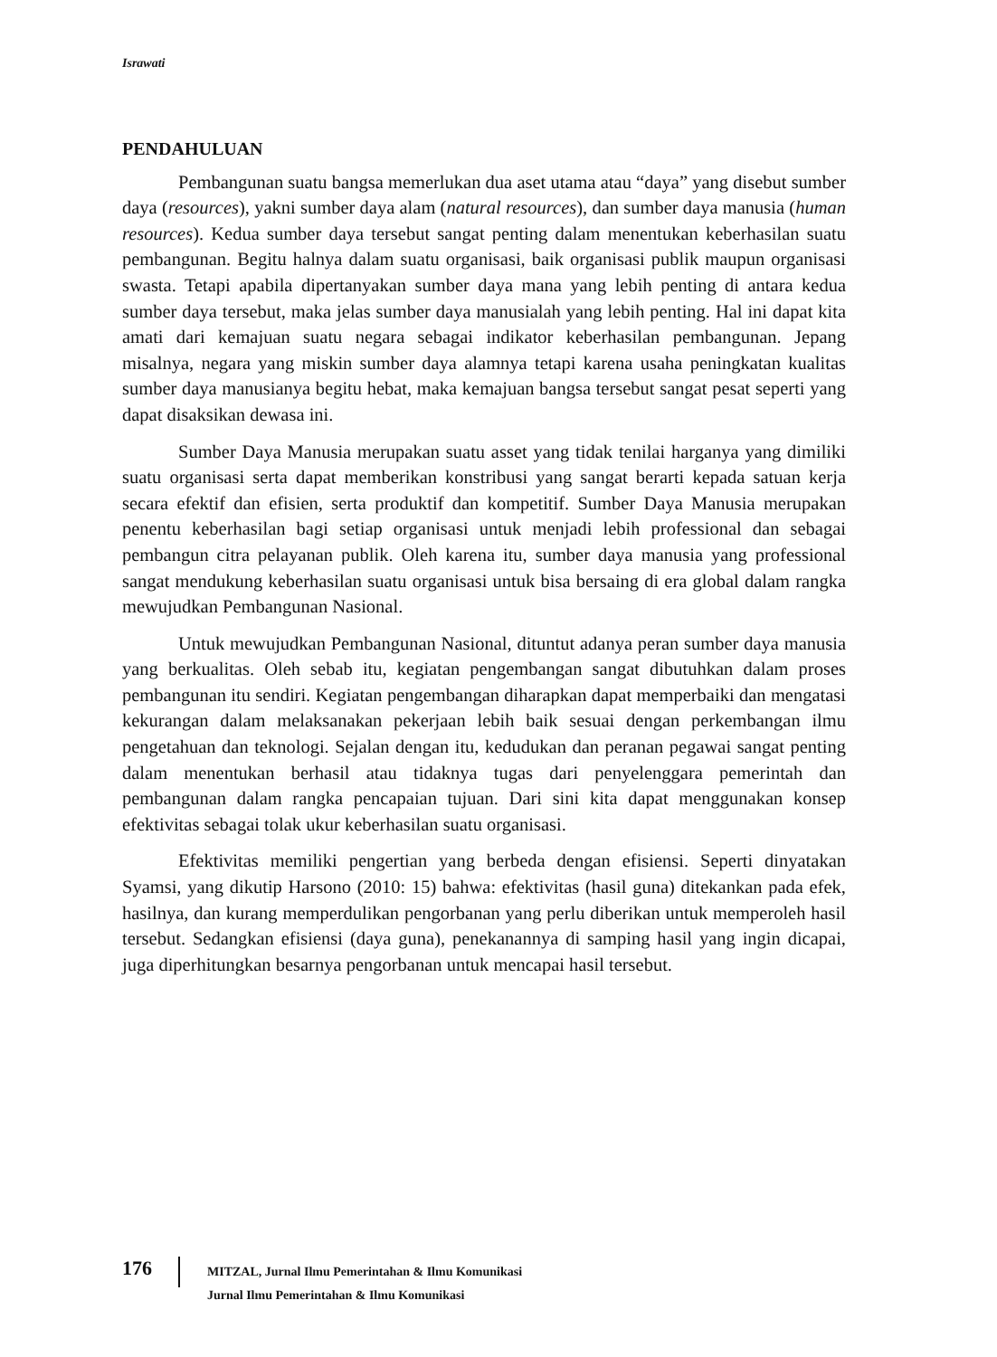Israwati
PENDAHULUAN
Pembangunan suatu bangsa memerlukan dua aset utama atau “daya” yang disebut sumber daya (resources), yakni sumber daya alam (natural resources), dan sumber daya manusia (human resources). Kedua sumber daya tersebut sangat penting dalam menentukan keberhasilan suatu pembangunan. Begitu halnya dalam suatu organisasi, baik organisasi publik maupun organisasi swasta. Tetapi apabila dipertanyakan sumber daya mana yang lebih penting di antara kedua sumber daya tersebut, maka jelas sumber daya manusialah yang lebih penting. Hal ini dapat kita amati dari kemajuan suatu negara sebagai indikator keberhasilan pembangunan. Jepang misalnya, negara yang miskin sumber daya alamnya tetapi karena usaha peningkatan kualitas sumber daya manusianya begitu hebat, maka kemajuan bangsa tersebut sangat pesat seperti yang dapat disaksikan dewasa ini.
Sumber Daya Manusia merupakan suatu asset yang tidak tenilai harganya yang dimiliki suatu organisasi serta dapat memberikan konstribusi yang sangat berarti kepada satuan kerja secara efektif dan efisien, serta produktif dan kompetitif. Sumber Daya Manusia merupakan penentu keberhasilan bagi setiap organisasi untuk menjadi lebih professional dan sebagai pembangun citra pelayanan publik. Oleh karena itu, sumber daya manusia yang professional sangat mendukung keberhasilan suatu organisasi untuk bisa bersaing di era global dalam rangka mewujudkan Pembangunan Nasional.
Untuk mewujudkan Pembangunan Nasional, dituntut adanya peran sumber daya manusia yang berkualitas. Oleh sebab itu, kegiatan pengembangan sangat dibutuhkan dalam proses pembangunan itu sendiri. Kegiatan pengembangan diharapkan dapat memperbaiki dan mengatasi kekurangan dalam melaksanakan pekerjaan lebih baik sesuai dengan perkembangan ilmu pengetahuan dan teknologi. Sejalan dengan itu, kedudukan dan peranan pegawai sangat penting dalam menentukan berhasil atau tidaknya tugas dari penyelenggara pemerintah dan pembangunan dalam rangka pencapaian tujuan. Dari sini kita dapat menggunakan konsep efektivitas sebagai tolak ukur keberhasilan suatu organisasi.
Efektivitas memiliki pengertian yang berbeda dengan efisiensi. Seperti dinyatakan Syamsi, yang dikutip Harsono (2010: 15) bahwa: efektivitas (hasil guna) ditekankan pada efek, hasilnya, dan kurang memperdulikan pengorbanan yang perlu diberikan untuk memperoleh hasil tersebut. Sedangkan efisiensi (daya guna), penekanannya di samping hasil yang ingin dicapai, juga diperhitungkan besarnya pengorbanan untuk mencapai hasil tersebut.
176
MITZAL, Jurnal Ilmu Pemerintahan & Ilmu Komunikasi
Jurnal Ilmu Pemerintahan & Ilmu Komunikasi